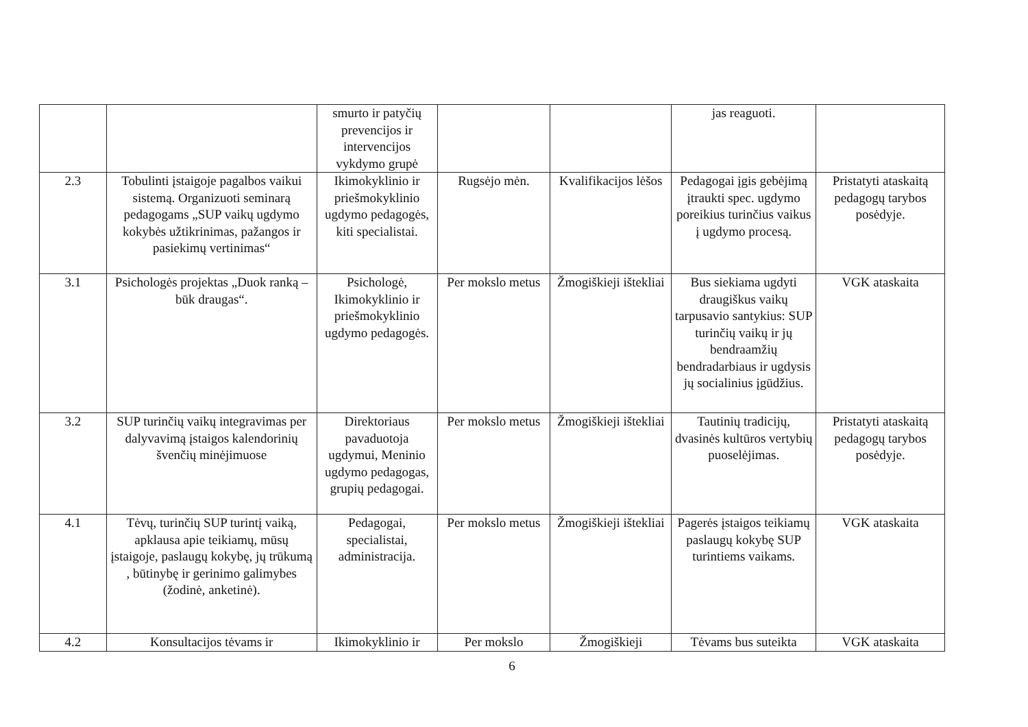| | | smurto ir patyčių prevencijos ir intervencijos vykdymo grupė | | | jas reaguoti. | |
| 2.3 | Tobulinti įstaigoje pagalbos vaikui sistemą. Organizuoti seminarą pedagogams „SUP vaikų ugdymo kokybės užtikrinimas, pažangos ir pasiekimų vertinimas“ | Ikimokyklinio ir priešmokyklinio ugdymo pedagogės, kiti specialistai. | Rugsėjo mėn. | Kvalifikacijos lėšos | Pedagogai įgis gebėjimą įtraukti spec. ugdymo poreikius turinčius vaikus į ugdymo procesą. | Pristatyti ataskaitą pedagogų tarybos posėdyje. |
| 3.1 | Psichologės projektas „Duok ranką – būk draugas“. | Psichologė, Ikimokyklinio ir priešmokyklinio ugdymo pedagogės. | Per mokslo metus | Žmogiškieji ištekliai | Bus siekiama ugdyti draugiškus vaikų tarpusavio santykius: SUP turinčių vaikų ir jų bendraamžių bendradarbiaus ir ugdysis jų socialinius įgūdžius. | VGK ataskaita |
| 3.2 | SUP turinčių vaikų integravimas per dalyvavimą įstaigos kalendorinių švenčių minėjimuose | Direktoriaus pavaduotoja ugdymui, Meninio ugdymo pedagogas, grupių pedagogai. | Per mokslo metus | Žmogiškieji ištekliai | Tautinių tradicijų, dvasinės kultūros vertybių puoselėjimas. | Pristatyti ataskaitą pedagogų tarybos posėdyje. |
| 4.1 | Tėvų, turinčių SUP turintį vaiką, apklausa apie teikiamų, mūsų įstaigoje, paslaugų kokybę, jų trūkumą , būtinybę ir gerinimo galimybes (žodinė, anketinė). | Pedagogai, specialistai, administracija. | Per mokslo metus | Žmogiškieji ištekliai | Pagerės įstaigos teikiamų paslaugų kokybę SUP turintiems vaikams. | VGK ataskaita |
| 4.2 | Konsultacijos tėvams ir | Ikimokyklinio ir | Per mokslo | Žmogiškieji | Tėvams bus suteikta | VGK ataskaita |
6